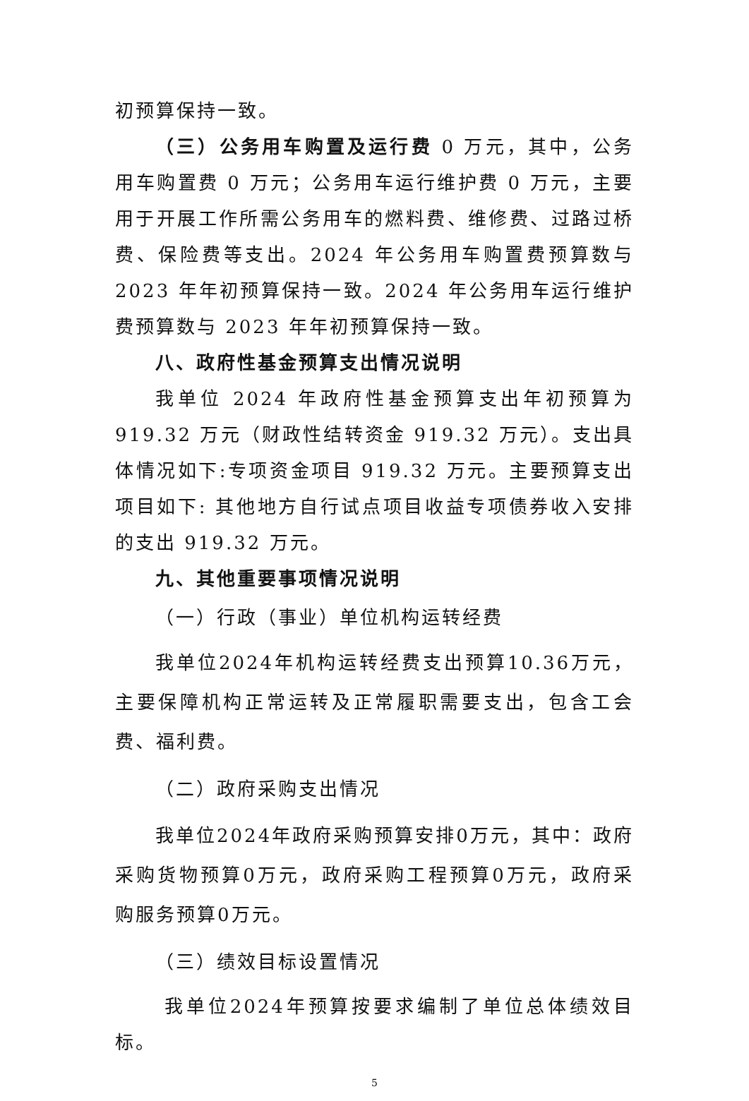初预算保持一致。
（三）公务用车购置及运行费 0 万元，其中，公务用车购置费 0 万元；公务用车运行维护费 0 万元，主要用于开展工作所需公务用车的燃料费、维修费、过路过桥费、保险费等支出。2024 年公务用车购置费预算数与 2023 年年初预算保持一致。2024 年公务用车运行维护费预算数与 2023 年年初预算保持一致。
八、政府性基金预算支出情况说明
我单位 2024 年政府性基金预算支出年初预算为 919.32 万元（财政性结转资金 919.32 万元）。支出具体情况如下:专项资金项目 919.32 万元。主要预算支出项目如下: 其他地方自行试点项目收益专项债券收入安排的支出 919.32 万元。
九、其他重要事项情况说明
（一）行政（事业）单位机构运转经费
我单位2024年机构运转经费支出预算10.36万元，主要保障机构正常运转及正常履职需要支出，包含工会费、福利费。
（二）政府采购支出情况
我单位2024年政府采购预算安排0万元，其中：政府采购货物预算0万元，政府采购工程预算0万元，政府采购服务预算0万元。
（三）绩效目标设置情况
我单位2024年预算按要求编制了单位总体绩效目标。
5